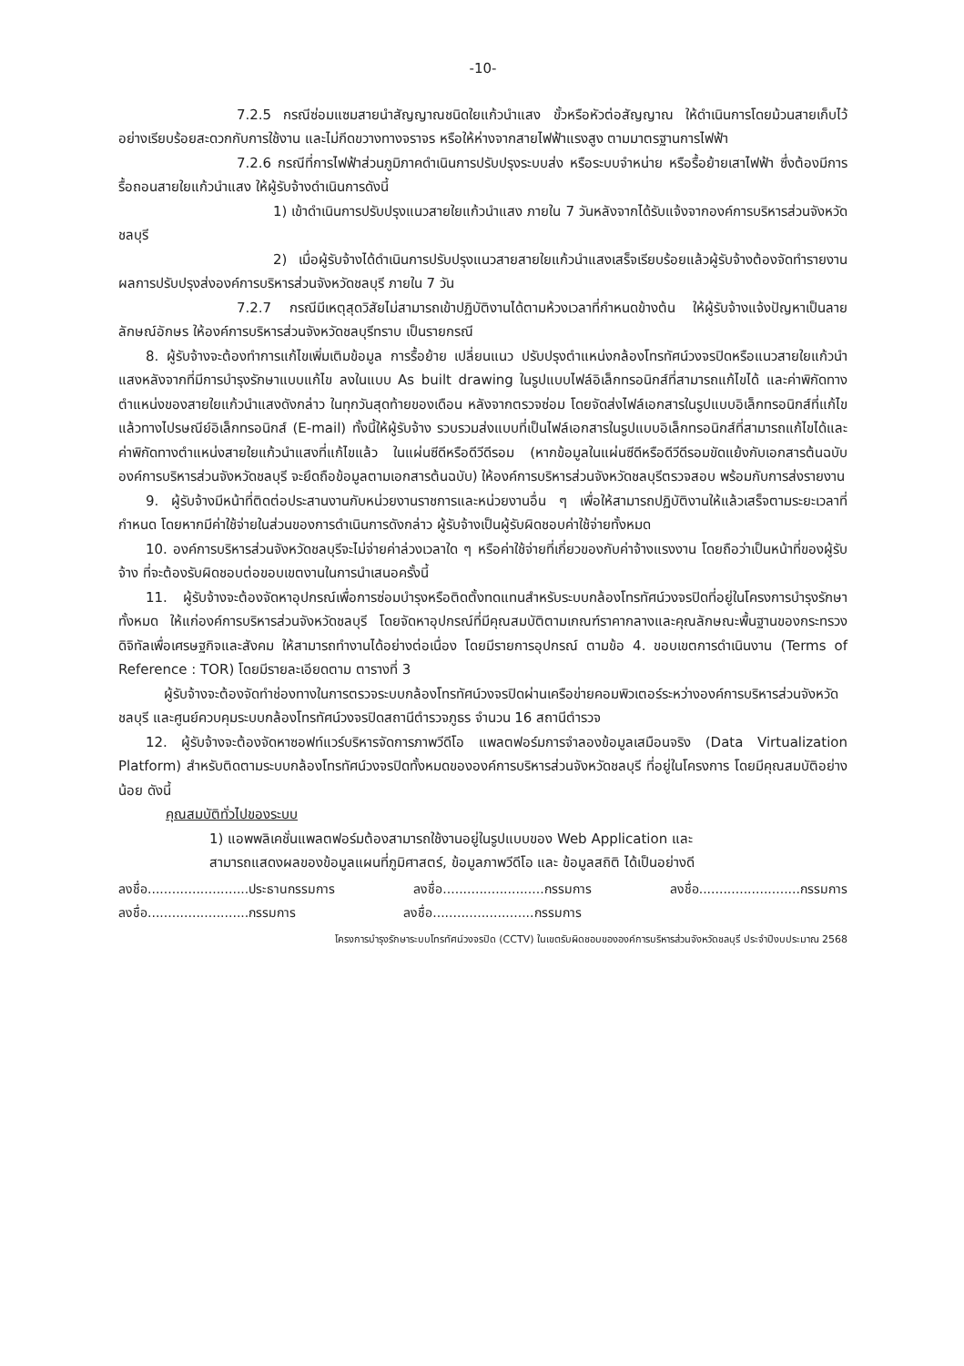-10-
7.2.5 กรณีซ่อมแซมสายนำสัญญาณชนิดใยแก้วนำแสง ขั้วหรือหัวต่อสัญญาณ ให้ดำเนินการโดยม้วนสายเก็บไว้อย่างเรียบร้อยสะดวกกับการใช้งาน และไม่กีดขวางทางจราจร หรือให้ห่างจากสายไฟฟ้าแรงสูง ตามมาตรฐานการไฟฟ้า
7.2.6 กรณีที่การไฟฟ้าส่วนภูมิภาคดำเนินการปรับปรุงระบบส่ง หรือระบบจำหน่าย หรือรื้อย้ายเสาไฟฟ้า ซึ่งต้องมีการรื้อถอนสายใยแก้วนำแสง ให้ผู้รับจ้างดำเนินการดังนี้
1) เข้าดำเนินการปรับปรุงแนวสายใยแก้วนำแสง ภายใน 7 วันหลังจากได้รับแจ้งจากองค์การบริหารส่วนจังหวัดชลบุรี
2) เมื่อผู้รับจ้างได้ดำเนินการปรับปรุงแนวสายสายใยแก้วนำแสงเสร็จเรียบร้อยแล้วผู้รับจ้างต้องจัดทำรายงานผลการปรับปรุงส่งองค์การบริหารส่วนจังหวัดชลบุรี ภายใน 7 วัน
7.2.7 กรณีมีเหตุสุดวิสัยไม่สามารถเข้าปฏิบัติงานได้ตามห้วงเวลาที่กำหนดข้างต้น ให้ผู้รับจ้างแจ้งปัญหาเป็นลายลักษณ์อักษร ให้องค์การบริหารส่วนจังหวัดชลบุรีทราบ เป็นรายกรณี
8. ผู้รับจ้างจะต้องทำการแก้ไขเพิ่มเติมข้อมูล การรื้อย้าย เปลี่ยนแนว ปรับปรุงตำแหน่งกล้องโทรทัศน์วงจรปิดหรือแนวสายใยแก้วนำแสงหลังจากที่มีการบำรุงรักษาแบบแก้ไข ลงในแบบ As built drawing ในรูปแบบไฟล์อิเล็กทรอนิกส์ที่สามารถแก้ไขได้ และค่าพิกัดทางตำแหน่งของสายใยแก้วนำแสงดังกล่าว ในทุกวันสุดท้ายของเดือน หลังจากตรวจซ่อม โดยจัดส่งไฟล์เอกสารในรูปแบบอิเล็กทรอนิกส์ที่แก้ไขแล้วทางไปรษณีย์อิเล็กทรอนิกส์ (E-mail) ทั้งนี้ให้ผู้รับจ้าง รวบรวมส่งแบบที่เป็นไฟล์เอกสารในรูปแบบอิเล็กทรอนิกส์ที่สามารถแก้ไขได้และค่าพิกัดทางตำแหน่งสายใยแก้วนำแสงที่แก้ไขแล้ว ในแผ่นซีดีหรือดีวีดีรอม (หากข้อมูลในแผ่นซีดีหรือดีวีดีรอมขัดแย้งกับเอกสารต้นฉบับ องค์การบริหารส่วนจังหวัดชลบุรี จะยึดถือข้อมูลตามเอกสารต้นฉบับ) ให้องค์การบริหารส่วนจังหวัดชลบุรีตรวจสอบ พร้อมกับการส่งรายงาน
9. ผู้รับจ้างมีหน้าที่ติดต่อประสานงานกับหน่วยงานราชการและหน่วยงานอื่น ๆ เพื่อให้สามารถปฏิบัติงานให้แล้วเสร็จตามระยะเวลาที่กำหนด โดยหากมีค่าใช้จ่ายในส่วนของการดำเนินการดังกล่าว ผู้รับจ้างเป็นผู้รับผิดชอบค่าใช้จ่ายทั้งหมด
10. องค์การบริหารส่วนจังหวัดชลบุรีจะไม่จ่ายค่าล่วงเวลาใด ๆ หรือค่าใช้จ่ายที่เกี่ยวของกับค่าจ้างแรงงาน โดยถือว่าเป็นหน้าที่ของผู้รับจ้าง ที่จะต้องรับผิดชอบต่อขอบเขตงานในการนำเสนอครั้งนี้
11. ผู้รับจ้างจะต้องจัดหาอุปกรณ์เพื่อการซ่อมบำรุงหรือติดตั้งทดแทนสำหรับระบบกล้องโทรทัศน์วงจรปิดที่อยู่ในโครงการบำรุงรักษาทั้งหมด ให้แก่องค์การบริหารส่วนจังหวัดชลบุรี โดยจัดหาอุปกรณ์ที่มีคุณสมบัติตามเกณฑ์ราคากลางและคุณลักษณะพื้นฐานของกระทรวงดิจิทัลเพื่อเศรษฐกิจและสังคม ให้สามารถทำงานได้อย่างต่อเนื่อง โดยมีรายการอุปกรณ์ ตามข้อ 4. ขอบเขตการดำเนินงาน (Terms of Reference : TOR) โดยมีรายละเอียดตาม ตารางที่ 3
ผู้รับจ้างจะต้องจัดทำช่องทางในการตรวจระบบกล้องโทรทัศน์วงจรปิดผ่านเครือข่ายคอมพิวเตอร์ระหว่างองค์การบริหารส่วนจังหวัดชลบุรี และศูนย์ควบคุมระบบกล้องโทรทัศน์วงจรปิดสถานีตำรวจภูธร จำนวน 16 สถานีตำรวจ
12. ผู้รับจ้างจะต้องจัดหาซอฟท์แวร์บริหารจัดการภาพวีดีโอ แพลตฟอร์มการจำลองข้อมูลเสมือนจริง (Data Virtualization Platform) สำหรับติดตามระบบกล้องโทรทัศน์วงจรปิดทั้งหมดขององค์การบริหารส่วนจังหวัดชลบุรี ที่อยู่ในโครงการ โดยมีคุณสมบัติอย่างน้อย ดังนี้
คุณสมบัติทั่วไปของระบบ
1) แอพพลิเคชั่นแพลตฟอร์มต้องสามารถใช้งานอยู่ในรูปแบบของ Web Application และ
สามารถแสดงผลของข้อมูลแผนที่ภูมิศาสตร์, ข้อมูลภาพวีดีโอ และ ข้อมูลสถิติ ได้เป็นอย่างดี
ลงชื่อ.........................ประธานกรรมการ ลงชื่อ.........................กรรมการ ลงชื่อ.........................กรรมการ
ลงชื่อ.........................กรรมการ ลงชื่อ.........................กรรมการ
โครงการบำรุงรักษาระบบโทรทัศน์วงจรปิด (CCTV) ในเขตรับผิดชอบขององค์การบริหารส่วนจังหวัดชลบุรี ประจำปีงบประมาณ 2568